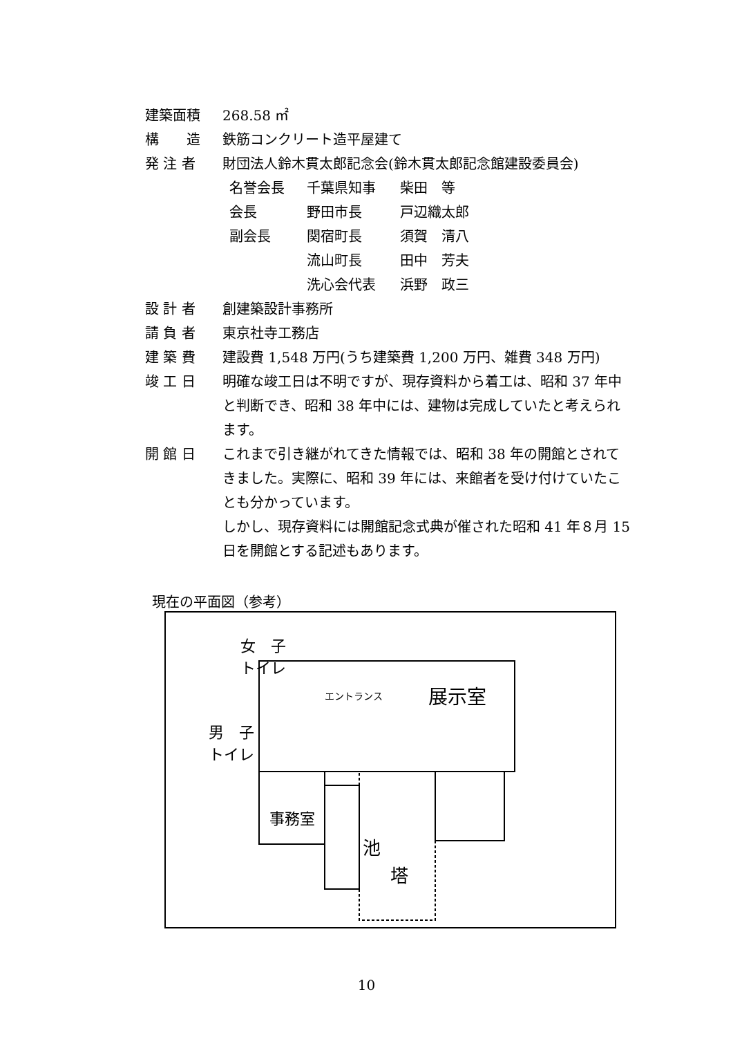建築面積 268.58 ㎡
構　　造 鉄筋コンクリート造平屋建て
発 注 者 財団法人鈴木貫太郎記念会(鈴木貫太郎記念館建設委員会)
名誉会長 千葉県知事 柴田　等
会長 野田市長 戸辺織太郎
副会長 関宿町長 須賀　清八
流山町長 田中　芳夫
洗心会代表 浜野　政三
設 計 者 創建築設計事務所
請 負 者 東京社寺工務店
建 築 費 建設費 1,548 万円(うち建築費 1,200 万円、雑費 348 万円)
竣 工 日 明確な竣工日は不明ですが、現存資料から着工は、昭和 37 年中と判断でき、昭和 38 年中には、建物は完成していたと考えられます。
開 館 日 これまで引き継がれてきた情報では、昭和 38 年の開館とされてきました。実際に、昭和 39 年には、来館者を受け付けていたことも分かっています。
しかし、現存資料には開館記念式典が催された昭和 41 年８月 15 日を開館とする記述もあります。
現在の平面図（参考）
女　子
トイレ
エントランス 展示室
男　子
トイレ
事務室
池
塔
10